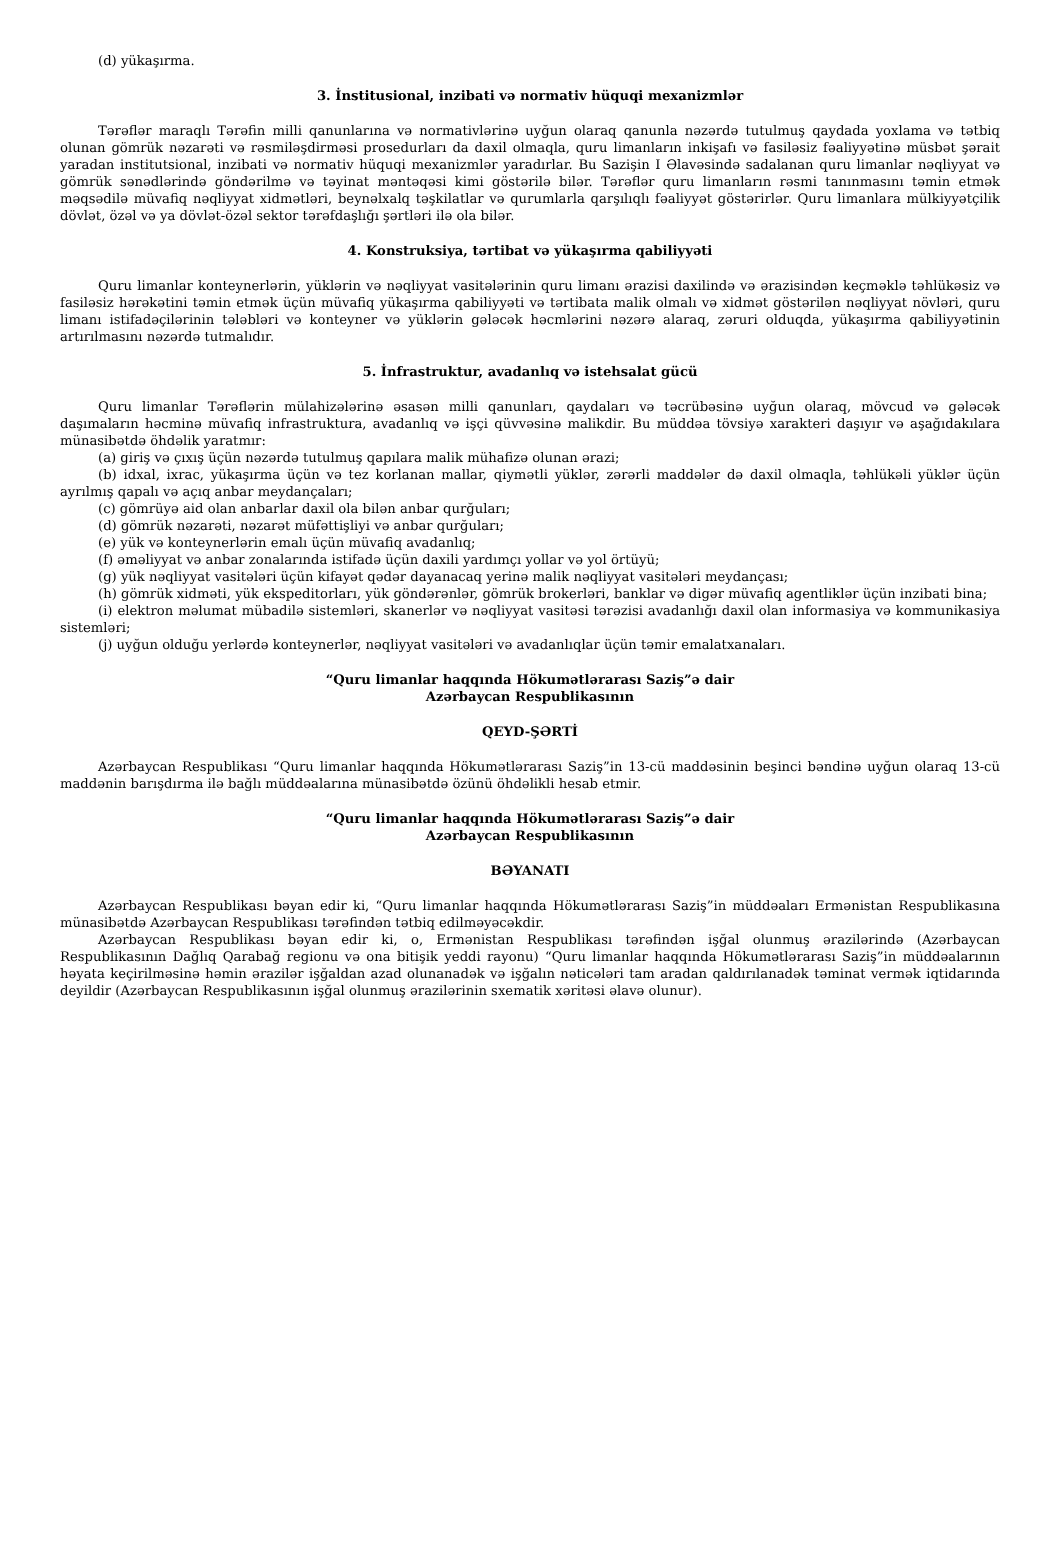(d) yükaşırma.
3. İnstitusional, inzibati və normativ hüquqi mexanizmlər
Tərəflər maraqlı Tərəfin milli qanunlarına və normativlərinə uyğun olaraq qanunla nəzərdə tutulmuş qaydada yoxlama və tətbiq olunan gömrük nəzarəti və rəsmiləşdirməsi prosedurları da daxil olmaqla, quru limanların inkişafı və fasiləsiz fəaliyyətinə müsbət şərait yaradan institutsional, inzibati və normativ hüquqi mexanizmlər yaradırlar. Bu Sazişin I Əlavəsində sadalanan quru limanlar nəqliyyat və gömrük sənədlərində göndərilmə və təyinat məntəqəsi kimi göstərilə bilər. Tərəflər quru limanların rəsmi tanınmasını təmin etmək məqsədilə müvafiq nəqliyyat xidmətləri, beynəlxalq təşkilatlar və qurumlarla qarşılıqlı fəaliyyət göstərirlər. Quru limanlara mülkiyyətçilik dövlət, özəl və ya dövlət-özəl sektor tərəfdaşlığı şərtləri ilə ola bilər.
4. Konstruksiya, tərtibat və yükaşırma qabiliyyəti
Quru limanlar konteynerlərin, yüklərin və nəqliyyat vasitələrinin quru limanı ərazisi daxilində və ərazisindən keçməklə təhlükəsiz və fasiləsiz hərəkətini təmin etmək üçün müvafiq yükaşırma qabiliyyəti və tərtibata malik olmalı və xidmət göstərilən nəqliyyat növləri, quru limanı istifadəçilərinin tələbləri və konteyner və yüklərin gələcək həcmlərini nəzərə alaraq, zəruri olduqda, yükaşırma qabiliyyətinin artırılmasını nəzərdə tutmalıdır.
5. İnfrastruktur, avadanlıq və istehsalat gücü
Quru limanlar Tərəflərin mülahizələrinə əsasən milli qanunları, qaydaları və təcrübəsinə uyğun olaraq, mövcud və gələcək daşımaların həcminə müvafiq infrastruktura, avadanlıq və işçi qüvvəsinə malikdir. Bu müddəa tövsiyə xarakteri daşıyır və aşağıdakılara münasibətdə öhdəlik yaratmır:
(a) giriş və çıxış üçün nəzərdə tutulmuş qapılara malik mühafizə olunan ərazi;
(b) idxal, ixrac, yükaşırma üçün və tez korlanan mallar, qiymətli yüklər, zərərli maddələr də daxil olmaqla, təhlükəli yüklər üçün ayrılmış qapalı və açıq anbar meydançaları;
(c) gömrüyə aid olan anbarlar daxil ola bilən anbar qurğuları;
(d) gömrük nəzarəti, nəzarət müfəttişliyi və anbar qurğuları;
(e) yük və konteynerlərin emalı üçün müvafiq avadanlıq;
(f) əməliyyat və anbar zonalarında istifadə üçün daxili yardımçı yollar və yol örtüyü;
(g) yük nəqliyyat vasitələri üçün kifayət qədər dayanacaq yerinə malik nəqliyyat vasitələri meydançası;
(h) gömrük xidməti, yük ekspeditorları, yük göndərənlər, gömrük brokerləri, banklar və digər müvafiq agentliklər üçün inzibati bina;
(i) elektron məlumat mübadilə sistemləri, skanerlər və nəqliyyat vasitəsi tərəzisi avadanlığı daxil olan informasiya və kommunikasiya sistemləri;
(j) uyğun olduğu yerlərdə konteynerlər, nəqliyyat vasitələri və avadanlıqlar üçün təmir emalatxanaları.
“Quru limanlar haqqında Hökumətlərarası Saziş”ə dair
Azərbaycan Respublikasının
QEYD-ŞƏRTİ
Azərbaycan Respublikası “Quru limanlar haqqında Hökumətlərarası Saziş”in 13-cü maddəsinin beşinci bəndinə uyğun olaraq 13-cü maddənin barışdırma ilə bağlı müddəalarına münasibətdə özünü öhdəlikli hesab etmir.
“Quru limanlar haqqında Hökumətlərarası Saziş”ə dair
Azərbaycan Respublikasının
BƏYANATI
Azərbaycan Respublikası bəyan edir ki, “Quru limanlar haqqında Hökumətlərarası Saziş”in müddəaları Ermənistan Respublikasına münasibətdə Azərbaycan Respublikası tərəfindən tətbiq edilməyəcəkdir.
Azərbaycan Respublikası bəyan edir ki, o, Ermənistan Respublikası tərəfindən işğal olunmuş ərazilərində (Azərbaycan Respublikasının Dağlıq Qarabağ regionu və ona bitişik yeddi rayonu) “Quru limanlar haqqında Hökumətlərarası Saziş”in müddəalarının həyata keçirilməsinə həmin ərazilər işğaldan azad olunanadək və işğalın nəticələri tam aradan qaldırılanadək təminat vermək iqtidarında deyildir (Azərbaycan Respublikasının işğal olunmuş ərazilərinin sxematik xəritəsi əlavə olunur).